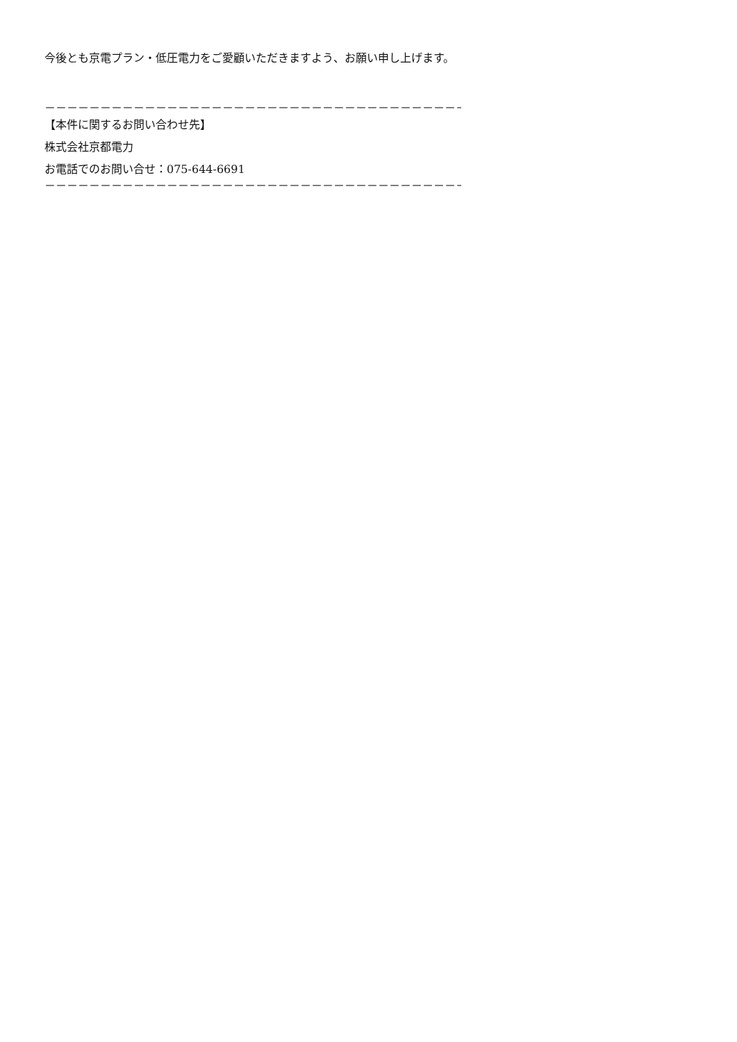今後とも京電プラン・低圧電力をご愛顧いただきますよう、お願い申し上げます。
－－－－－－－－－－－－－－－－－－－－－－－－－－－－－－－－－－－－－－
【本件に関するお問い合わせ先】
株式会社京都電力
お電話でのお問い合せ：075-644-6691
－－－－－－－－－－－－－－－－－－－－－－－－－－－－－－－－－－－－－－